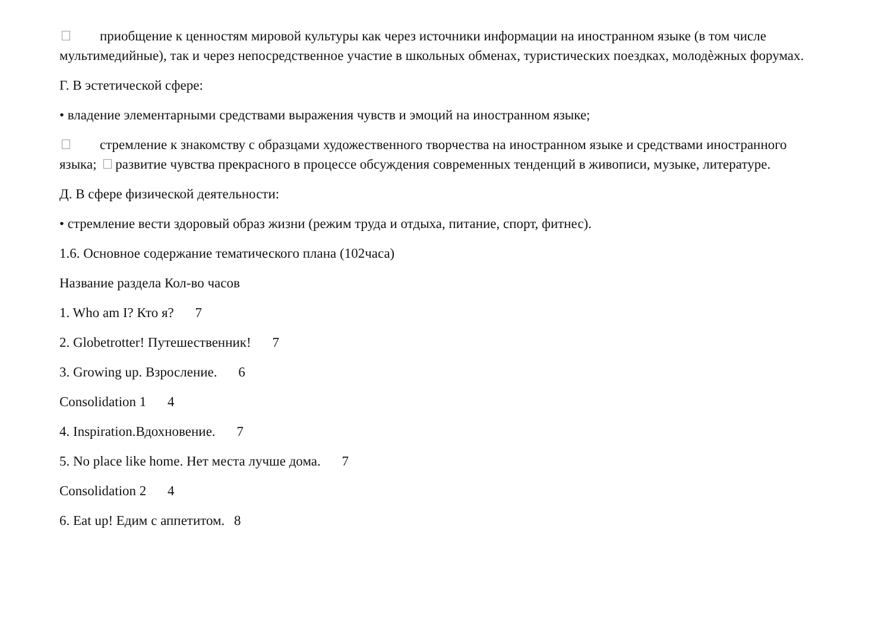приобщение к ценностям мировой культуры как через источники информации на иностранном языке (в том числе мультимедийные), так и через непосредственное участие в школьных обменах, туристических поездках, молодѐжных форумах.
Г. В эстетической сфере:
• владение элементарными средствами выражения чувств и эмоций на иностранном языке;
стремление к знакомству с образцами художественного творчества на иностранном языке и средствами иностранного языка; развитие чувства прекрасного в процессе обсуждения современных тенденций в живописи, музыке, литературе.
Д. В сфере физической деятельности:
• стремление вести здоровый образ жизни (режим труда и отдыха, питание, спорт, фитнес).
1.6. Основное содержание тематического плана (102часа)
Название раздела Кол-во часов
1. Who am I? Кто я? 7
2. Globetrotter! Путешественник! 7
3. Growing up. Взросление. 6
Consolidation 1 4
4. Inspiration.Вдохновение. 7
5. No place like home. Нет места лучше дома. 7
Consolidation 2 4
6. Eat up! Едим с аппетитом. 8